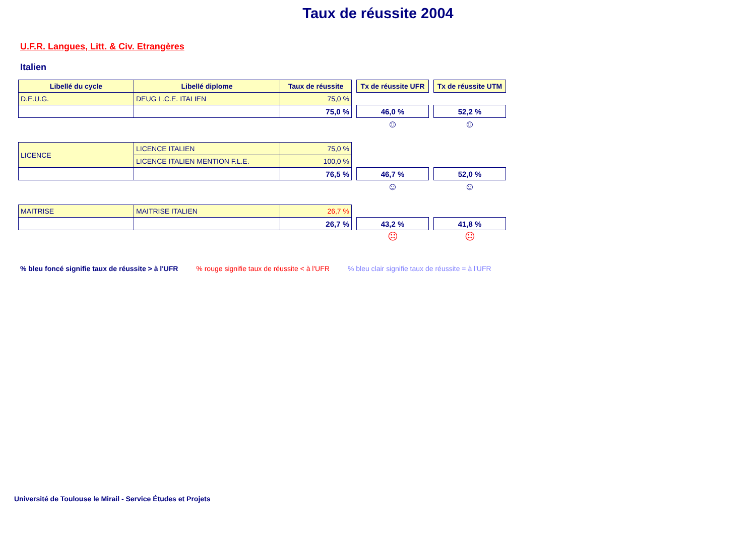Taux de réussite 2004
U.F.R. Langues, Litt. & Civ. Etrangères
Italien
| Libellé du cycle | Libellé diplome | Taux de réussite | | Tx de réussite UFR | | Tx de réussite UTM |
| D.E.U.G. | DEUG L.C.E. ITALIEN | 75,0 % | | | | |
| | | 75,0 % | | 46,0 % | | 52,2 % |
| | | | | ☺ | | ☺ |
| LICENCE | LICENCE ITALIEN | 75,0 % | | | | |
| | LICENCE ITALIEN MENTION F.L.E. | 100,0 % | | | | |
| | | 76,5 % | | 46,7 % | | 52,0 % |
| | | | | ☺ | | ☺ |
| MAITRISE | MAITRISE ITALIEN | 26,7 % | | | | |
| | | 26,7 % | | 43,2 % | | 41,8 % |
| | | | | ☹ | | ☹ |
% bleu foncé signifie taux de réussite > à l'UFR % rouge signifie taux de réussite < à l'UFR % bleu clair signifie taux de réussite = à l'UFR
Université de Toulouse le Mirail - Service Études et Projets